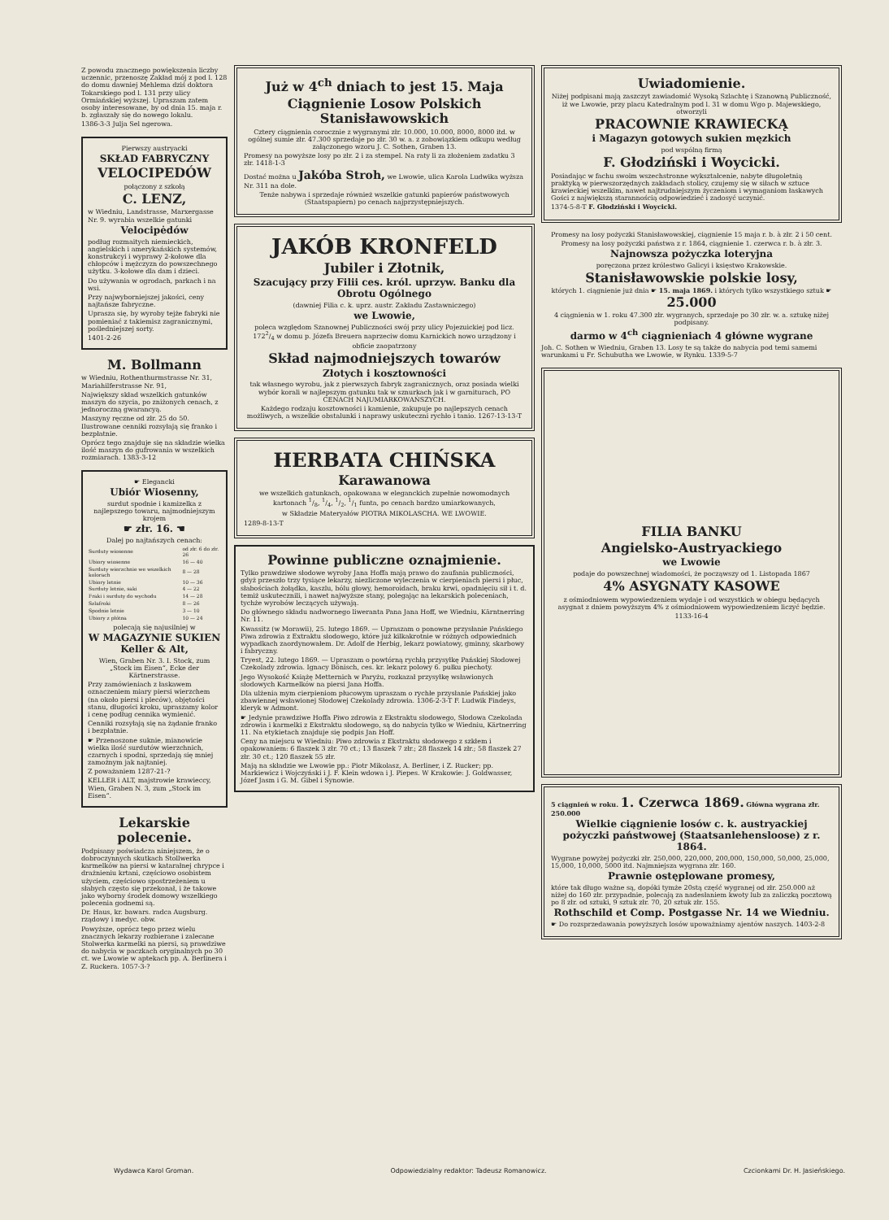Z powodu znacznego powiększenia liczby uczennic, przenoszę Zakład mój z pod l. 128 do domu dawniej Mehlema dziś doktora Tokarskiego pod l. 131 przy ulicy Ormiańskiej wyższej. Upraszam zatem osoby interesowane, by od dnia 15. maja r. b. zgłaszały się do nowego lokalu.
1386-3-3 Julja Sel ngerowa.
Pierwszy austryacki
SKŁAD FABRYCZNY
VELOCIPEDÓW
połączony z szkołą
C. LENZ,
w Wiedniu, Landstrasse, Marxergasse Nr. 9. wyrabia wszelkie gatunki
Velocipėdów
podług rozmaitych niemieckich, angielskich i amerykańskich systemów, konstrukcyi i wyprawy 2-kołowe dla chłopców i mężczyzn do powszechnego użytku. 3-kołowe dla dam i dzieci.
Do używania w ogrodach, parkach i na wsi.
Przy najwyborniejszej jakości, ceny najtańsze fabryczne.
Uprasza się, by wyroby tejże fabryki nie pomieniać z takiemisz zagranicznymi, pośledniejszej sorty.
1401-2-26
M. Bollmann
w Wiedniu, Rothenthurmstrasse Nr. 31, Mariahilferstrasse Nr. 91,
Największy skład wszelkich gatunków maszyn do szycia, po zniżonych cenach, z jednoroczną gwarancyą.
Maszyny ręczne od złr. 25 do 50. Ilustrowane cenniki rozsyłają się franko i bezpłatnie.
Oprócz tego znajduje się na składzie wielka ilość maszyn do gufrowania w wszelkich rozmiarach. 1383-3-12
☛ Elegancki
Ubiór Wiosenny,
surdut spodnie i kamizelka z najlepszego towaru, najmodniejszym krojem
☛ złr. 16. ☚
Dalej po najtańszych cenach:
| Surduty wiosenne | od złr. 6 do złr. 26 |
| Ubiory wiosenne | 16 — 40 |
| Surduty wierzchnie we wszelkich kolorach | 8 — 28 |
| Ubiory letnie | 10 — 36 |
| Surduty letnie, saki | 4 — 22 |
| Fraki i surduty do wychodu | 14 — 28 |
| Szlafroki | 8 — 26 |
| Spodnie letnie | 3 — 10 |
| Ubiory z płótna | 10 — 24 |
polecają się najusilniej w
W MAGAZYNIE SUKIEN Keller & Alt,
Wien, Graben Nr. 3. I. Stock, zum „Stock im Eisen“, Ecke der Kärtnerstrasse.
Przy zamówieniach z łaskawem oznaczeniem miary piersi wierzchem (na około piersi i pleców), objętości stanu, długości kroku, upraszamy kolor i cenę podług cennika wymienić.
Cenniki rozsyłają się na żądanie franko i bezpłatnie.
☛ Przenoszone suknie, mianowicie wielka ilość surdutów wierzchnich, czarnych i spodni, sprzedają się mniej zamożnym jak najtaniej.
Z poważaniem 1287-21-?
KELLER i ALT, majstrowie krawieccy, Wien, Graben N. 3, zum „Stock im Eisen“.
Lekarskie polecenie.
Podpisany poświadcza niniejszem, że o dobroczynnych skutkach Stollwerka karmelków na piersi w katarałnej chrypce i drażnieniu krtani, częściowo osobistem użyciem, częściowo spostrzeżeniem u słabych często się przekonał, i że takowe jako wyborny środek domowy wszelkiego polecenia godnemi są.
Dr. Haus, kr. bawars. radca Augsburg. rządowy i medyc. obw.
Powyższe, oprócz tego przez wielu znacznych lekarzy rozbierane i zalecane Stolwerka karmelki na piersi, są prawdziwe do nabycia w paczkach oryginalnych po 30 ct. we Lwowie w aptekach pp. A. Berlinera i Z. Ruckera. 1057-3-?
Już w 4<sup>ch</sup> dniach to jest 15. Maja
Ciągnienie Losow Polskich Stanisławowskich
Cztery ciągnienia corocznie z wygranymi złr. 10.000, 10.000, 8000, 8000 itd. w ogólnej sumie złr. 47.300 sprzedaje po złr. 30 w. a. z zobowiązkiem odkupu według załączonego wzoru J. C. Sothen, Graben 13.
Promesy na powyższe losy po złr. 2 i za stempel. Na raty li za złożeniem zadatku 3 złr. 1418-1-3
Dostać można u Jakóba Stroh, we Lwowie, ulica Karola Ludwika wyższa Nr. 311 na dole.
Tenże nabywa i sprzedaje również wszelkie gatunki papierów państwowych (Staatspapiern) po cenach najprzystępniejszych.
JAKÓB KRONFELD
Jubiler i Złotnik,
Szacujący przy Filii ces. król. uprzyw. Banku dla Obrotu Ogólnego
(dawniej Filia c. k. uprz. austr. Zakładu Zastawniczego)
we Lwowie,
poleca względom Szanownej Publiczności swój przy ulicy Pojezuickiej pod licz. 1722/4 w domu p. Józefa Breuera naprzeciw domu Karnickich nowo urządzony i obficie zaopatrzony
Skład najmodniejszych towarów
Złotych i kosztowności
tak własnego wyrobu, jak z pierwszych fabryk zagranicznych, oraz posiada wielki wybór korali w najlepszym gatunku tak w sznurkach jak i w garniturach, PO CENACH NAJUMIARKOWAŃSZYCH.
Każdego rodzaju kosztowności i kamienie, zakupuje po najlepszych cenach możliwych, a wszelkie obstalunki i naprawy uskuteczni rychło i tanio. 1267-13-13-T
HERBATA CHIŃSKA
Karawanowa
we wszelkich gatunkach, opakowana w eleganckich zupełnie nowomodnych kartonach 1/8, 1/4, 1/2, 1/1 funta, po cenach bardzo umiarkowanych,
w Składzie Materyałów PIOTRA MIKOLASCHA. WE LWOWIE.
1289-8-13-T
Powinne publiczne oznajmienie.
Tylko prawdziwe słodowe wyroby Jana Hoffa mają prawo do zaufania publiczności, gdyż przeszło trzy tysiące lekarzy, niezliczone wyleczenia w cierpieniach piersi i płuc, słabościach żołądka, kaszlu, bólu głowy, hemoroidach, braku krwi, opadnięciu sił i t. d. temiż uskutecznili, i nawet najwyższe stany, polegając na lekarskich poleceniach, tychże wyrobów leczących używają.
Do głównego składu nadwornego liweranta Pana Jana Hoff, we Wiedniu, Kärntnerring Nr. 11.
Kwassitz (w Morawii), 25. lutego 1869. — Upraszam o ponowne przysłanie Pańskiego Piwa zdrowia z Extraktu słodowego, które już kilkakrotnie w różnych odpowiednich wypadkach zaordynowałem. Dr. Adolf de Herbig, lekarz powiatowy, gminny, skarbowy i fabryczny.
Tryest, 22. lutego 1869. — Upraszam o powtórną rychłą przysyłkę Pańskiej Słodowej Czekolady zdrowia. Ignacy Bönisch, ces. kr. lekarz polowy 6. pułku piechoty.
Jego Wysokość Książę Metternich w Paryżu, rozkazał przysyłkę wsławionych słodowych Karmelków na piersi Jana Hoffa.
Dla ulżenia mym cierpieniom płucowym upraszam o rychłe przysłanie Pańskiej jako zbawiennej wsławionej Słodowej Czekolady zdrowia. 1306-2-3-T F. Ludwik Findeys, kleryk w Admont.
☛ Jedynie prawdziwe Hoffa Piwo zdrowia z Ekstraktu słodowego, Słodowa Czekolada zdrowia i karmelki z Ekstraktu słodowego, są do nabycia tylko w Wiedniu, Kärtnerring 11. Na etykietach znajduje się podpis Jan Hoff.
Ceny na miejscu w Wiedniu: Piwo zdrowia z Ekstraktu słodowego z szkłem i opakowaniem: 6 flaszek 3 złr. 70 ct.; 13 flaszek 7 złr.; 28 flaszek 14 złr.; 58 flaszek 27 złr. 30 ct.; 120 flaszek 55 złr.
Mają na składzie we Lwowie pp.: Piotr Mikolasz, A. Berliner, i Z. Rucker; pp. Markiewicz i Wojczyński i J. F. Klein wdowa i J. Piepes. W Krakowie: J. Goldwasser, Józef Jasm i G. M. Gibel i Synowie.
Uwiadomienie.
Niżej podpisani mają zaszczyt zawiadomić Wysoką Szlachtę i Szanowną Publiczność, iż we Lwowie, przy placu Katedralnym pod l. 31 w domu Wgo p. Majewskiego, otworzyli
PRACOWNIE KRAWIECKĄ
i Magazyn gotowych sukien męzkich
pod wspólną firmą
F. Głodziński i Woycicki.
Posiadając w fachu swoim wszechstronne wykształcenie, nabyte długoletnią praktyką w pierwszorzędnych zakładach stolicy, czujemy się w siłach w sztuce krawieckiej wszelkim, nawet najtrudniejszym życzeniom i wymaganiom łaskawych Gości z największą starannością odpowiedzieć i zadosyć uczynić.
1374-5-8-T F. Głodziński i Woycicki.
Promesy na losy pożyczki Stanisławowskiej, ciągnienie 15 maja r. b. à złr. 2 i 50 cent.
Promesy na losy pożyczki państwa z r. 1864, ciągnienie 1. czerwca r. b. à złr. 3.
Najnowsza pożyczka loteryjna
poręczona przez królestwo Galicyi i księstwo Krakowskie.
Stanisławowskie polskie losy,
których 1. ciągnienie już dnia ☛ 15. maja 1869. i których tylko wszystkiego sztuk ☛ 25.000
4 ciągnienia w 1. roku 47.300 złr. wygranych, sprzedaje po 30 złr. w. a. sztukę niżej podpisany.
darmo w 4<sup>ch</sup> ciągnieniach 4 główne wygrane
Joh. C. Sothen w Wiedniu, Graben 13. Losy te są także do nabycia pod temi samemi warunkami u Fr. Schubutha we Lwowie, w Rynku. 1339-5-7
FILIA BANKU
Angielsko-Austryackiego
we Lwowie
podaje do powszechnej wiadomości, że począwszy od 1. Listopada 1867
4% ASYGNATY KASOWE
z ośmiodniowem wypowiedzeniem wydaje i od wszystkich w obiegu będących asygnat z dniem powyższym 4% z ośmiodniowem wypowiedzeniem liczyć będzie.
1133-16-4
5 ciągnień w roku. 1. Czerwca 1869. Główna wygrana złr. 250.000
Wielkie ciągnienie losów c. k. austryackiej pożyczki państwowej (Staatsanlehensloose) z r. 1864.
Wygrane powyżej pożyczki złr. 250,000, 220,000, 200,000, 150,000, 50,000, 25,000, 15,000, 10,000, 5000 itd. Najmniejsza wygrana złr. 160.
Prawnie ostęplowane promesy,
które tak długo ważne są, dopóki tymże 20stą część wygranej od złr. 250.000 aż niżej do 160 złr. przypadnie, polecają za nadesłaniem kwoty lub za zaliczką pocztową po 8 złr. od sztuki, 9 sztuk złr. 70, 20 sztuk złr. 155.
Rothschild et Comp. Postgasse Nr. 14 we Wiedniu.
☛ Do rozsprzedawania powyższych losów upoważniamy ajentów naszych. 1403-2-8
Wydawca Karol Groman. Odpowiedzialny redaktor: Tadeusz Romanowicz. Czcionkami Dr. H. Jasieńskiego.